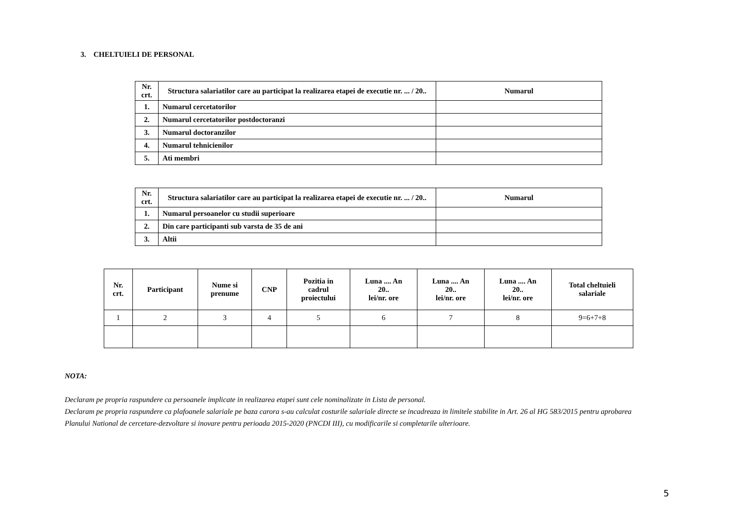3. CHELTUIELI DE PERSONAL
| Nr. crt. | Structura salariatilor care au participat la realizarea etapei de executie nr. ... / 20.. | Numarul |
| --- | --- | --- |
| 1. | Numarul cercetatorilor | |
| 2. | Numarul cercetatorilor postdoctoranzi | |
| 3. | Numarul doctoranzilor | |
| 4. | Numarul tehnicienilor | |
| 5. | Ati membri | |
| Nr. crt. | Structura salariatilor care au participat la realizarea etapei de executie nr. ... / 20.. | Numarul |
| --- | --- | --- |
| 1. | Numarul persoanelor cu studii superioare | |
| 2. | Din care participanti sub varsta de 35 de ani | |
| 3. | Altii | |
| Nr. crt. | Participant | Nume si prenume | CNP | Pozitia in cadrul proiectului | Luna .... An 20.. lei/nr. ore | Luna .... An 20.. lei/nr. ore | Luna .... An 20.. lei/nr. ore | Total cheltuieli salariale |
| --- | --- | --- | --- | --- | --- | --- | --- | --- |
| 1 | 2 | 3 | 4 | 5 | 6 | 7 | 8 | 9=6+7+8 |
NOTA:
Declaram pe propria raspundere ca persoanele implicate in realizarea etapei sunt cele nominalizate in Lista de personal.
Declaram pe propria raspundere ca plafoanele salariale pe baza carora s-au calculat costurile salariale directe se incadreaza in limitele stabilite in Art. 26 al HG 583/2015 pentru aprobarea Planului National de cercetare-dezvoltare si inovare pentru perioada 2015-2020 (PNCDI III), cu modificarile si completarile ulterioare.
5